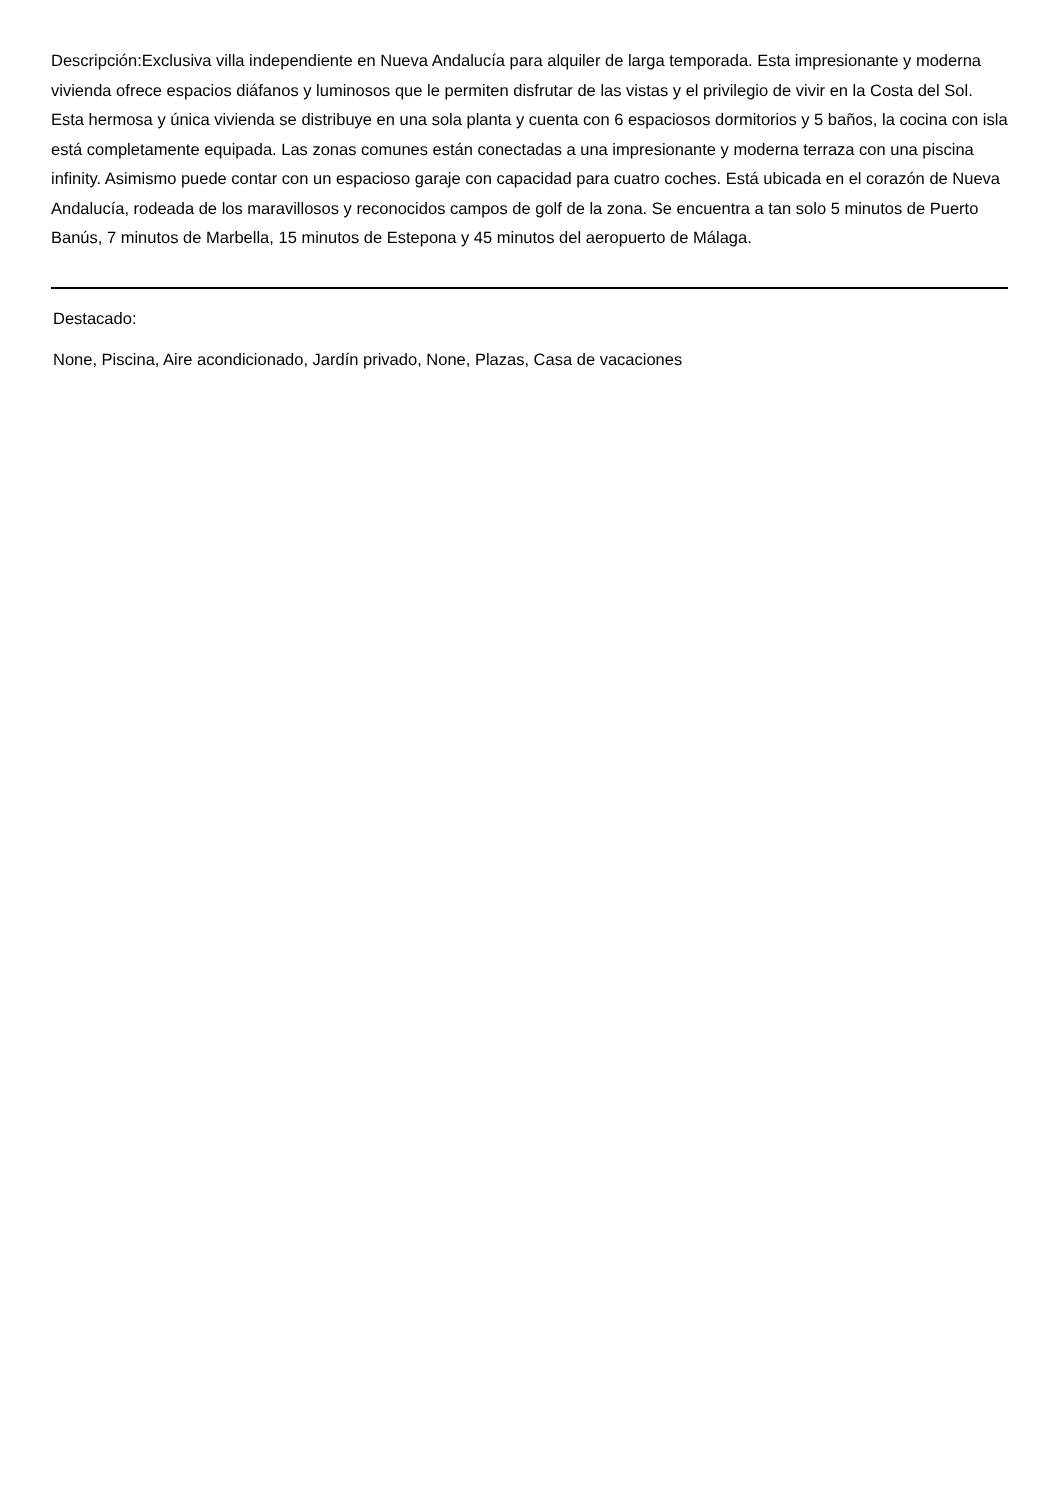Descripción:Exclusiva villa independiente en Nueva Andalucía para alquiler de larga temporada. Esta impresionante y moderna vivienda ofrece espacios diáfanos y luminosos que le permiten disfrutar de las vistas y el privilegio de vivir en la Costa del Sol. Esta hermosa y única vivienda se distribuye en una sola planta y cuenta con 6 espaciosos dormitorios y 5 baños, la cocina con isla está completamente equipada. Las zonas comunes están conectadas a una impresionante y moderna terraza con una piscina infinity. Asimismo puede contar con un espacioso garaje con capacidad para cuatro coches. Está ubicada en el corazón de Nueva Andalucía, rodeada de los maravillosos y reconocidos campos de golf de la zona. Se encuentra a tan solo 5 minutos de Puerto Banús, 7 minutos de Marbella, 15 minutos de Estepona y 45 minutos del aeropuerto de Málaga.
Destacado:
None, Piscina, Aire acondicionado, Jardín privado, None, Plazas, Casa de vacaciones